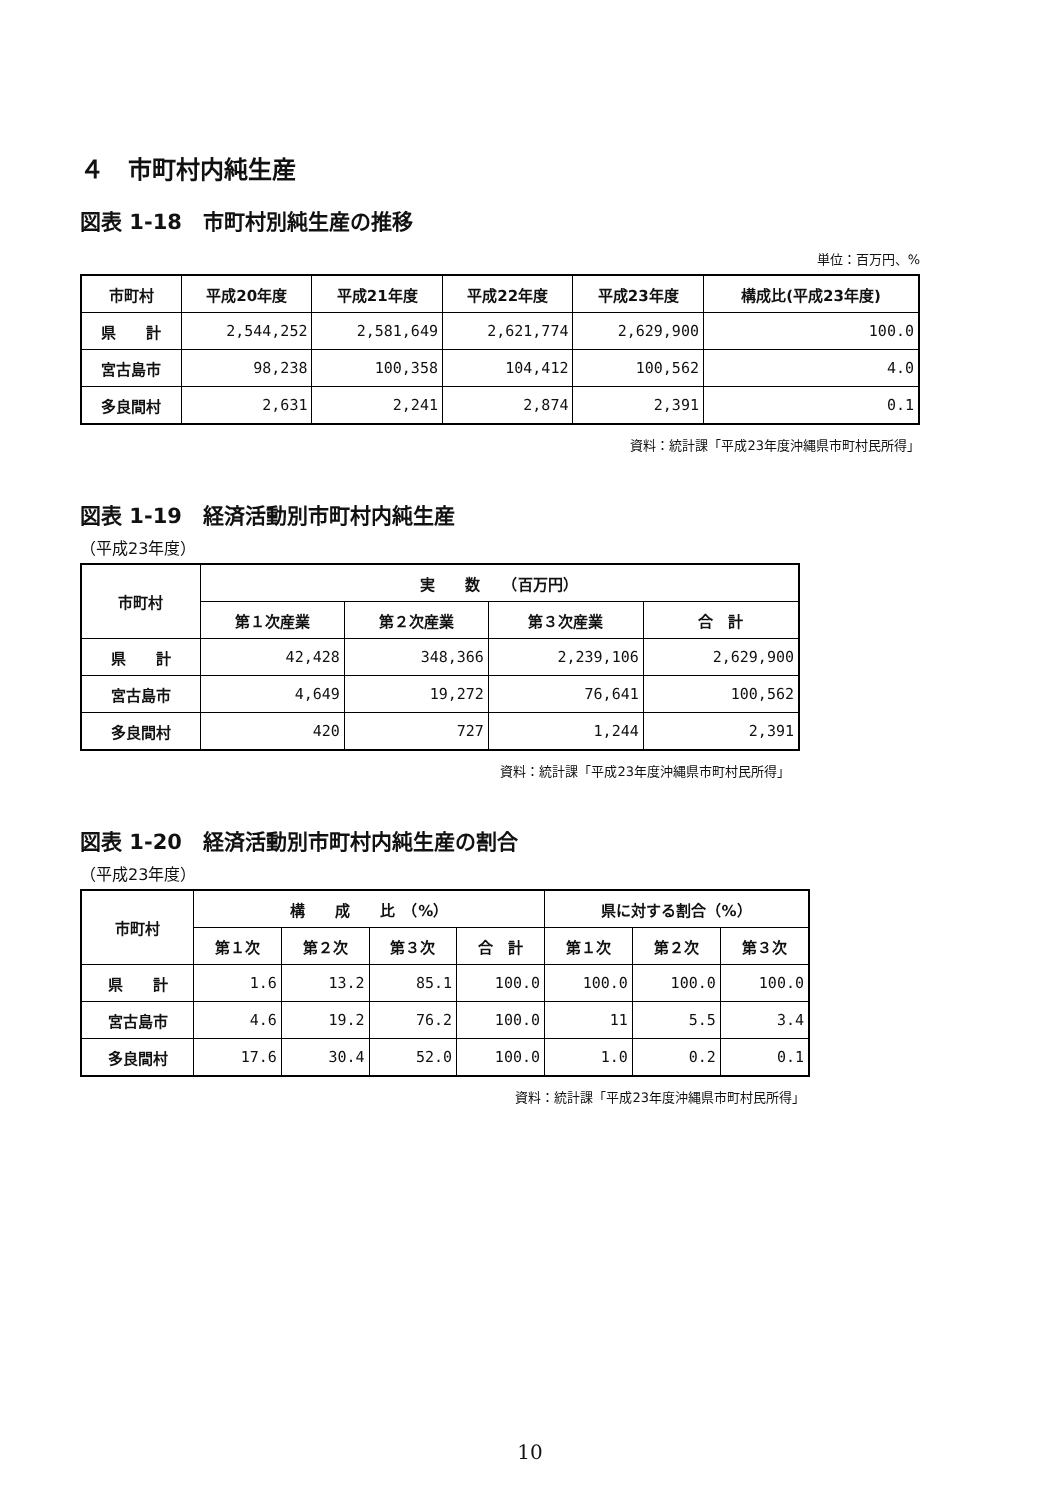４　市町村内純生産
図表 1-18　市町村別純生産の推移
単位：百万円、%
| 市町村 | 平成20年度 | 平成21年度 | 平成22年度 | 平成23年度 | 構成比(平成23年度) |
| --- | --- | --- | --- | --- | --- |
| 県 計 | 2,544,252 | 2,581,649 | 2,621,774 | 2,629,900 | 100.0 |
| 宮古島市 | 98,238 | 100,358 | 104,412 | 100,562 | 4.0 |
| 多良間村 | 2,631 | 2,241 | 2,874 | 2,391 | 0.1 |
資料：統計課「平成23年度沖縄県市町村民所得」
図表 1-19　経済活動別市町村内純生産
（平成23年度）
| 市町村 | 実 数 （百万円） | | | |
| --- | --- | --- | --- | --- |
| | 第１次産業 | 第２次産業 | 第３次産業 | 合 計 |
| 県 計 | 42,428 | 348,366 | 2,239,106 | 2,629,900 |
| 宮古島市 | 4,649 | 19,272 | 76,641 | 100,562 |
| 多良間村 | 420 | 727 | 1,244 | 2,391 |
資料：統計課「平成23年度沖縄県市町村民所得」
図表 1-20　経済活動別市町村内純生産の割合
（平成23年度）
| 市町村 | 構 成 比 （%） | | | | 県に対する割合（%） | | |
| --- | --- | --- | --- | --- | --- | --- | --- |
| | 第１次 | 第２次 | 第３次 | 合 計 | 第１次 | 第２次 | 第３次 |
| 県 計 | 1.6 | 13.2 | 85.1 | 100.0 | 100.0 | 100.0 | 100.0 |
| 宮古島市 | 4.6 | 19.2 | 76.2 | 100.0 | 11 | 5.5 | 3.4 |
| 多良間村 | 17.6 | 30.4 | 52.0 | 100.0 | 1.0 | 0.2 | 0.1 |
資料：統計課「平成23年度沖縄県市町村民所得」
10